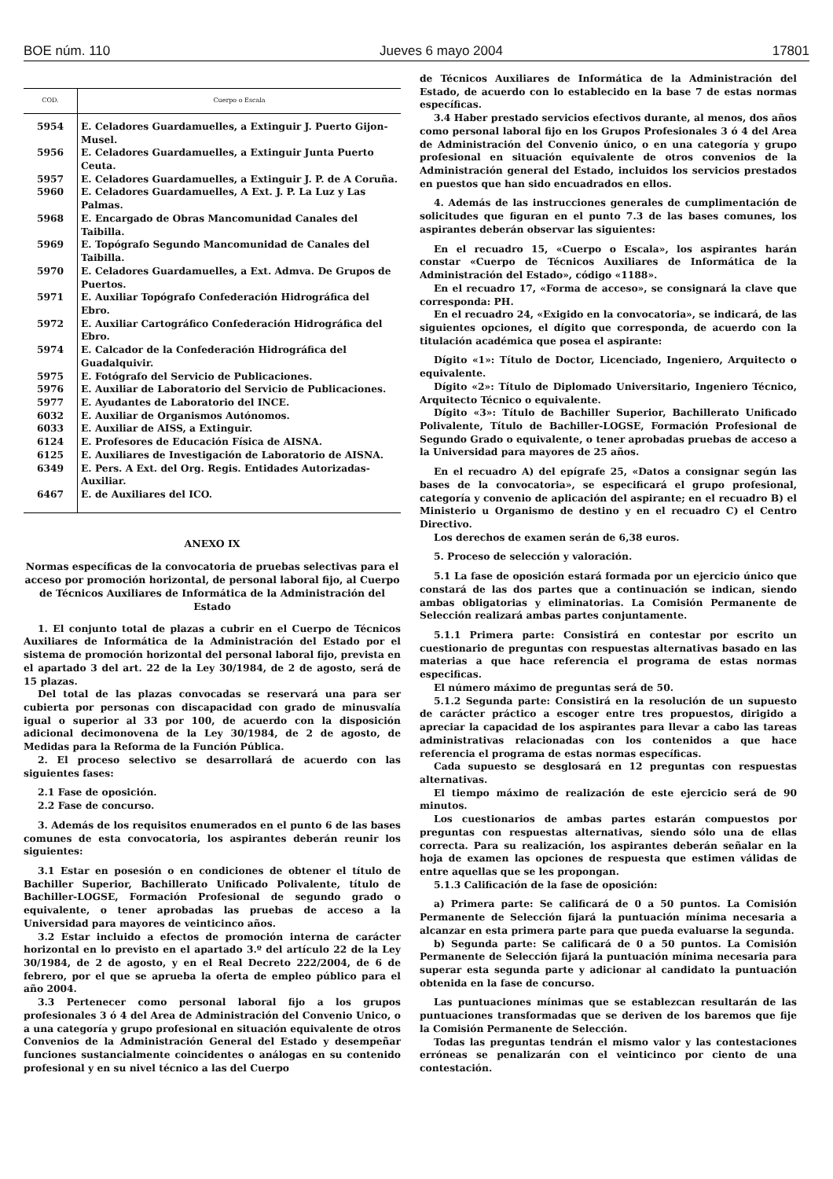BOE núm. 110 Jueves 6 mayo 2004 17801
| COD. | Cuerpo o Escala |
| --- | --- |
| 5954 | E. Celadores Guardamuelles, a Extinguir J. Puerto Gijon-Musel. |
| 5956 | E. Celadores Guardamuelles, a Extinguir Junta Puerto Ceuta. |
| 5957 | E. Celadores Guardamuelles, a Extinguir J. P. de A Coruña. |
| 5960 | E. Celadores Guardamuelles, A Ext. J. P. La Luz y Las Palmas. |
| 5968 | E. Encargado de Obras Mancomunidad Canales del Taibilla. |
| 5969 | E. Topógrafo Segundo Mancomunidad de Canales del Taibilla. |
| 5970 | E. Celadores Guardamuelles, a Ext. Admva. De Grupos de Puertos. |
| 5971 | E. Auxiliar Topógrafo Confederación Hidrográfica del Ebro. |
| 5972 | E. Auxiliar Cartográfico Confederación Hidrográfica del Ebro. |
| 5974 | E. Calcador de la Confederación Hidrográfica del Guadalquivir. |
| 5975 | E. Fotógrafo del Servicio de Publicaciones. |
| 5976 | E. Auxiliar de Laboratorio del Servicio de Publicaciones. |
| 5977 | E. Ayudantes de Laboratorio del INCE. |
| 6032 | E. Auxiliar de Organismos Autónomos. |
| 6033 | E. Auxiliar de AISS, a Extinguir. |
| 6124 | E. Profesores de Educación Física de AISNA. |
| 6125 | E. Auxiliares de Investigación de Laboratorio de AISNA. |
| 6349 | E. Pers. A Ext. del Org. Regis. Entidades Autorizadas-Auxiliar. |
| 6467 | E. de Auxiliares del ICO. |
ANEXO IX
Normas específicas de la convocatoria de pruebas selectivas para el acceso por promoción horizontal, de personal laboral fijo, al Cuerpo de Técnicos Auxiliares de Informática de la Administración del Estado
1. El conjunto total de plazas a cubrir en el Cuerpo de Técnicos Auxiliares de Informática de la Administración del Estado por el sistema de promoción horizontal del personal laboral fijo, prevista en el apartado 3 del art. 22 de la Ley 30/1984, de 2 de agosto, será de 15 plazas.
Del total de las plazas convocadas se reservará una para ser cubierta por personas con discapacidad con grado de minusvalía igual o superior al 33 por 100, de acuerdo con la disposición adicional decimonovena de la Ley 30/1984, de 2 de agosto, de Medidas para la Reforma de la Función Pública.
2. El proceso selectivo se desarrollará de acuerdo con las siguientes fases:
2.1 Fase de oposición.
2.2 Fase de concurso.
3. Además de los requisitos enumerados en el punto 6 de las bases comunes de esta convocatoria, los aspirantes deberán reunir los siguientes:
3.1 Estar en posesión o en condiciones de obtener el título de Bachiller Superior, Bachillerato Unificado Polivalente, título de Bachiller-LOGSE, Formación Profesional de segundo grado o equivalente, o tener aprobadas las pruebas de acceso a la Universidad para mayores de veinticinco años.
3.2 Estar incluido a efectos de promoción interna de carácter horizontal en lo previsto en el apartado 3.º del artículo 22 de la Ley 30/1984, de 2 de agosto, y en el Real Decreto 222/2004, de 6 de febrero, por el que se aprueba la oferta de empleo público para el año 2004.
3.3 Pertenecer como personal laboral fijo a los grupos profesionales 3 ó 4 del Area de Administración del Convenio Unico, o a una categoría y grupo profesional en situación equivalente de otros Convenios de la Administración General del Estado y desempeñar funciones sustancialmente coincidentes o análogas en su contenido profesional y en su nivel técnico a las del Cuerpo
de Técnicos Auxiliares de Informática de la Administración del Estado, de acuerdo con lo establecido en la base 7 de estas normas específicas.
3.4 Haber prestado servicios efectivos durante, al menos, dos años como personal laboral fijo en los Grupos Profesionales 3 ó 4 del Area de Administración del Convenio único, o en una categoría y grupo profesional en situación equivalente de otros convenios de la Administración general del Estado, incluidos los servicios prestados en puestos que han sido encuadrados en ellos.
4. Además de las instrucciones generales de cumplimentación de solicitudes que figuran en el punto 7.3 de las bases comunes, los aspirantes deberán observar las siguientes:
En el recuadro 15, «Cuerpo o Escala», los aspirantes harán constar «Cuerpo de Técnicos Auxiliares de Informática de la Administración del Estado», código «1188».
En el recuadro 17, «Forma de acceso», se consignará la clave que corresponda: PH.
En el recuadro 24, «Exigido en la convocatoria», se indicará, de las siguientes opciones, el dígito que corresponda, de acuerdo con la titulación académica que posea el aspirante:
Dígito «1»: Título de Doctor, Licenciado, Ingeniero, Arquitecto o equivalente.
Dígito «2»: Título de Diplomado Universitario, Ingeniero Técnico, Arquitecto Técnico o equivalente.
Dígito «3»: Título de Bachiller Superior, Bachillerato Unificado Polivalente, Título de Bachiller-LOGSE, Formación Profesional de Segundo Grado o equivalente, o tener aprobadas pruebas de acceso a la Universidad para mayores de 25 años.
En el recuadro A) del epígrafe 25, «Datos a consignar según las bases de la convocatoria», se especificará el grupo profesional, categoría y convenio de aplicación del aspirante; en el recuadro B) el Ministerio u Organismo de destino y en el recuadro C) el Centro Directivo.
Los derechos de examen serán de 6,38 euros.
5. Proceso de selección y valoración.
5.1 La fase de oposición estará formada por un ejercicio único que constará de las dos partes que a continuación se indican, siendo ambas obligatorias y eliminatorias. La Comisión Permanente de Selección realizará ambas partes conjuntamente.
5.1.1 Primera parte: Consistirá en contestar por escrito un cuestionario de preguntas con respuestas alternativas basado en las materias a que hace referencia el programa de estas normas especificas.
El número máximo de preguntas será de 50.
5.1.2 Segunda parte: Consistirá en la resolución de un supuesto de carácter práctico a escoger entre tres propuestos, dirigido a apreciar la capacidad de los aspirantes para llevar a cabo las tareas administrativas relacionadas con los contenidos a que hace referencia el programa de estas normas específicas.
Cada supuesto se desglosará en 12 preguntas con respuestas alternativas.
El tiempo máximo de realización de este ejercicio será de 90 minutos.
Los cuestionarios de ambas partes estarán compuestos por preguntas con respuestas alternativas, siendo sólo una de ellas correcta. Para su realización, los aspirantes deberán señalar en la hoja de examen las opciones de respuesta que estimen válidas de entre aquellas que se les propongan.
5.1.3 Calificación de la fase de oposición:
a) Primera parte: Se calificará de 0 a 50 puntos. La Comisión Permanente de Selección fijará la puntuación mínima necesaria a alcanzar en esta primera parte para que pueda evaluarse la segunda.
b) Segunda parte: Se calificará de 0 a 50 puntos. La Comisión Permanente de Selección fijará la puntuación mínima necesaria para superar esta segunda parte y adicionar al candidato la puntuación obtenida en la fase de concurso.
Las puntuaciones mínimas que se establezcan resultarán de las puntuaciones transformadas que se deriven de los baremos que fije la Comisión Permanente de Selección.
Todas las preguntas tendrán el mismo valor y las contestaciones erróneas se penalizarán con el veinticinco por ciento de una contestación.